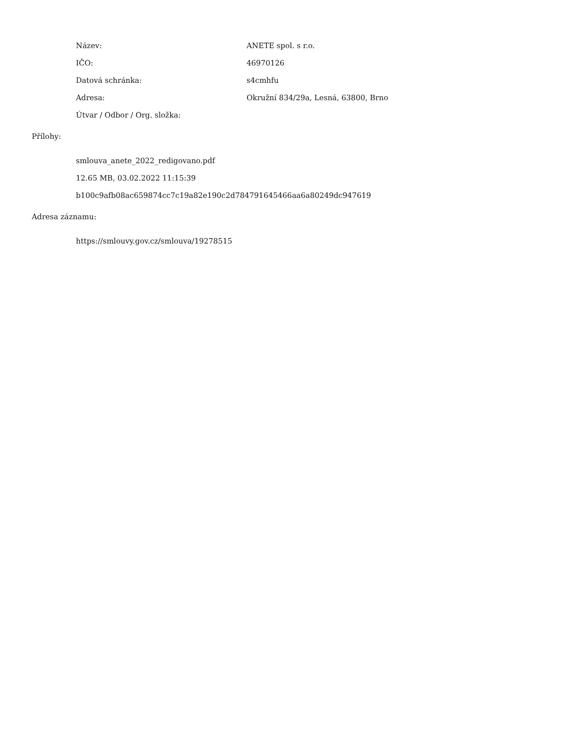Název: ANETE spol. s r.o.
IČO: 46970126
Datová schránka: s4cmhfu
Adresa:
Okružní 834/29a, Lesná, 63800, Brno
Útvar / Odbor / Org. složka:
Přílohy:
smlouva_anete_2022_redigovano.pdf
12.65 MB, 03.02.2022 11:15:39
b100c9afb08ac659874cc7c19a82e190c2d784791645466aa6a80249dc947619
Adresa záznamu:
https://smlouvy.gov.cz/smlouva/19278515